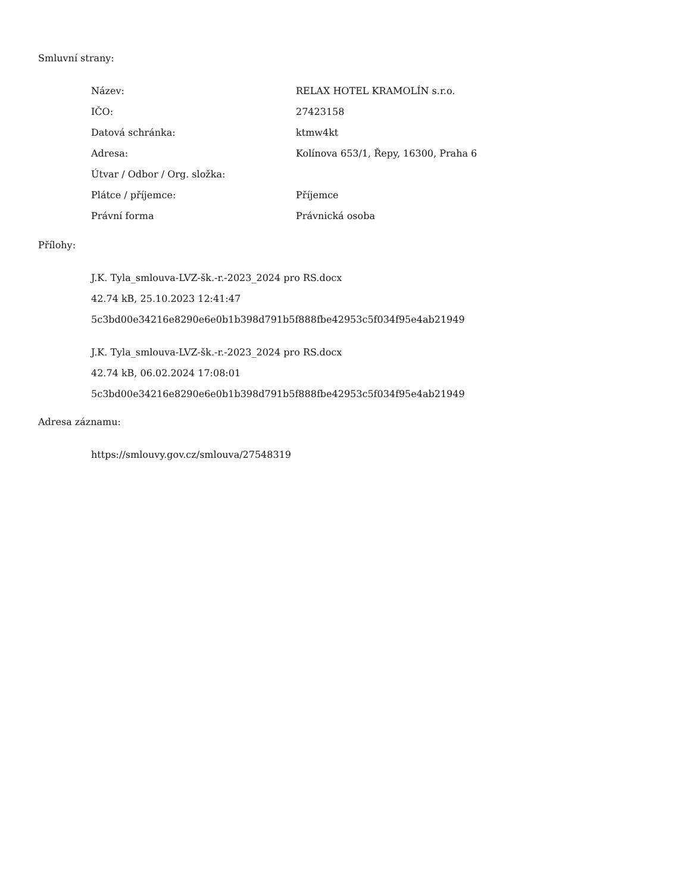Smluvní strany:
| Název: | RELAX HOTEL KRAMOLÍN s.r.o. |
| IČO: | 27423158 |
| Datová schránka: | ktmw4kt |
| Adresa: | Kolínova 653/1, Řepy, 16300, Praha 6 |
| Útvar / Odbor / Org. složka: | |
| Plátce / příjemce: | Příjemce |
| Právní forma | Právnická osoba |
Přílohy:
J.K. Tyla_smlouva-LVZ-šk.-r.-2023_2024 pro RS.docx
42.74 kB, 25.10.2023 12:41:47
5c3bd00e34216e8290e6e0b1b398d791b5f888fbe42953c5f034f95e4ab21949
J.K. Tyla_smlouva-LVZ-šk.-r.-2023_2024 pro RS.docx
42.74 kB, 06.02.2024 17:08:01
5c3bd00e34216e8290e6e0b1b398d791b5f888fbe42953c5f034f95e4ab21949
Adresa záznamu:
https://smlouvy.gov.cz/smlouva/27548319